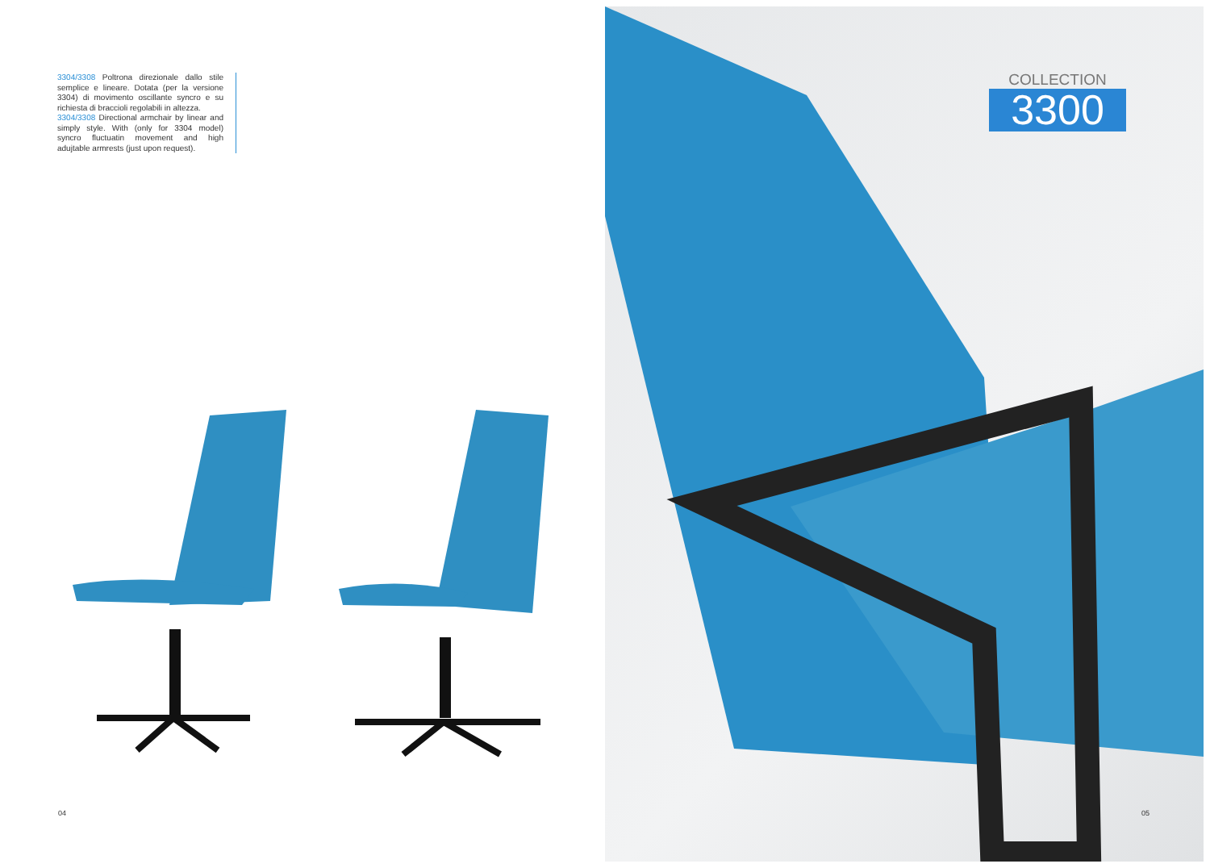3304/3308 Poltrona direzionale dallo stile semplice e lineare. Dotata (per la versione 3304) di movimento oscillante syncro e su richiesta di braccioli regolabili in altezza.
3304/3308 Directional armchair by linear and simply style. With (only for 3304 model) syncro fluctuatin movement and high adujtable armrests (just upon request).
04
COLLECTION
3300
05